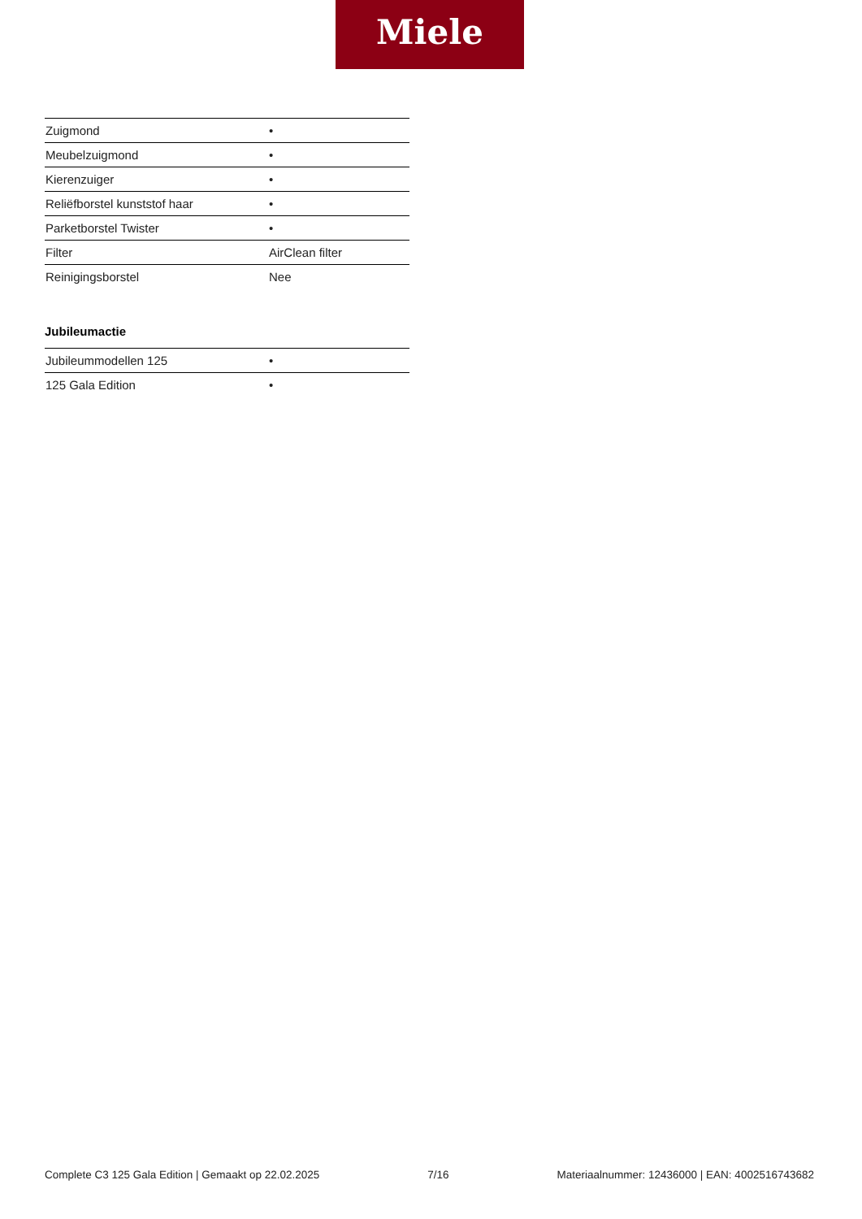Miele
| Zuigmond | • |
| Meubelzuigmond | • |
| Kierenzuiger | • |
| Reliëfborstel kunststof haar | • |
| Parketborstel Twister | • |
| Filter | AirClean filter |
| Reinigingsborstel | Nee |
Jubileumactie
| Jubileummodellen 125 | • |
| 125 Gala Edition | • |
Complete C3 125 Gala Edition | Gemaakt op 22.02.2025 7/16 Materiaalnummer: 12436000 | EAN: 4002516743682